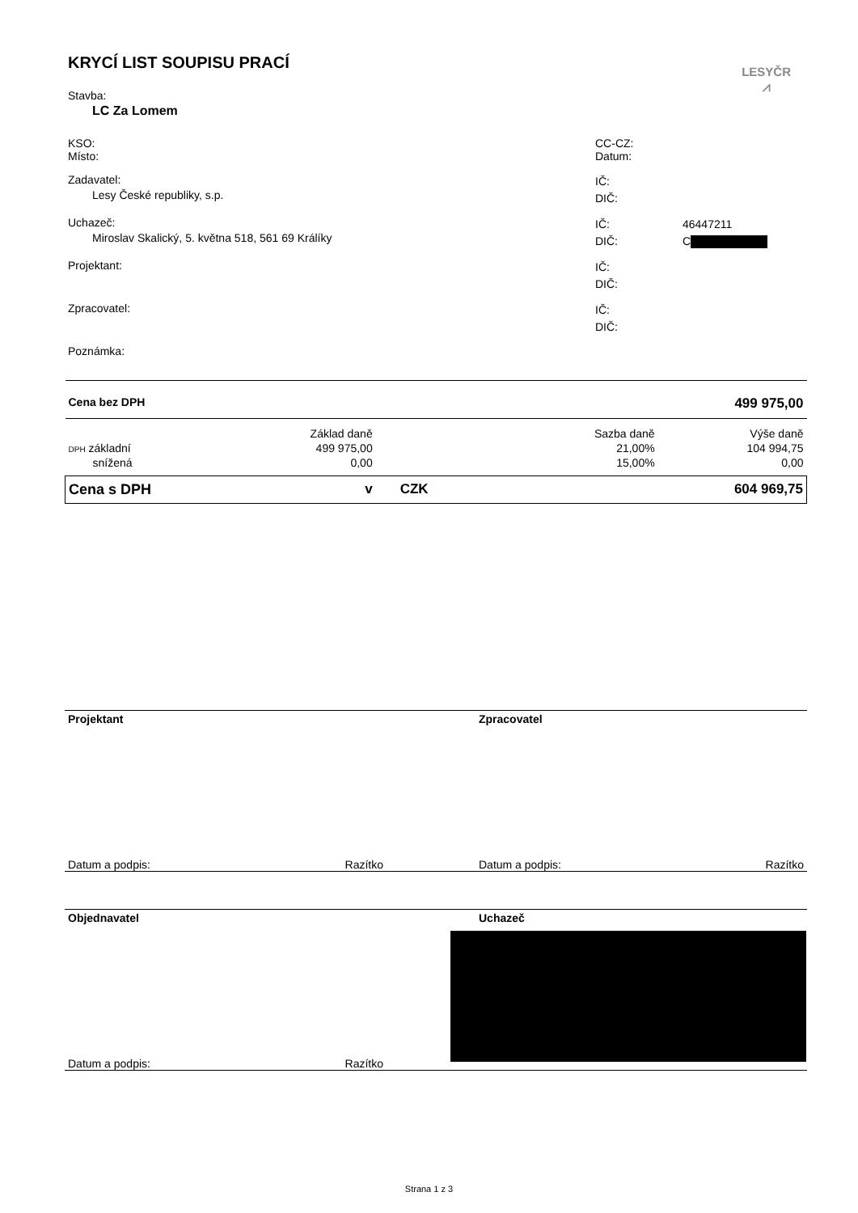KRYCÍ LIST SOUPISU PRACÍ
LESYČR
⩘
| Stavba: | | |
| LC Za Lomem | | |
| KSO: Místo: | CC-CZ: Datum: | |
| Zadavatel: Lesy České republiky, s.p. | IČ: DIČ: | |
| Uchazeč: Miroslav Skalický, 5. května 518, 561 69 Králíky | IČ: DIČ: | 46447211 C |
| Projektant: | IČ: DIČ: | |
| Zpracovatel: | IČ: DIČ: | |
| Poznámka: | | |
| Cena bez DPH | 499 975,00 | | | |
| | Základ daně | | Sazba daně | Výše daně |
| DPH základní | 499 975,00 | | 21,00% | 104 994,75 |
| snížená | 0,00 | | 15,00% | 0,00 |
| Cena s DPH | v | CZK | | 604 969,75 |
Projektant
Zpracovatel
Datum a podpis: Razítko
Datum a podpis: Razítko
Objednavatel
Uchazeč
Datum a podpis: Razítko
Strana 1 z 3